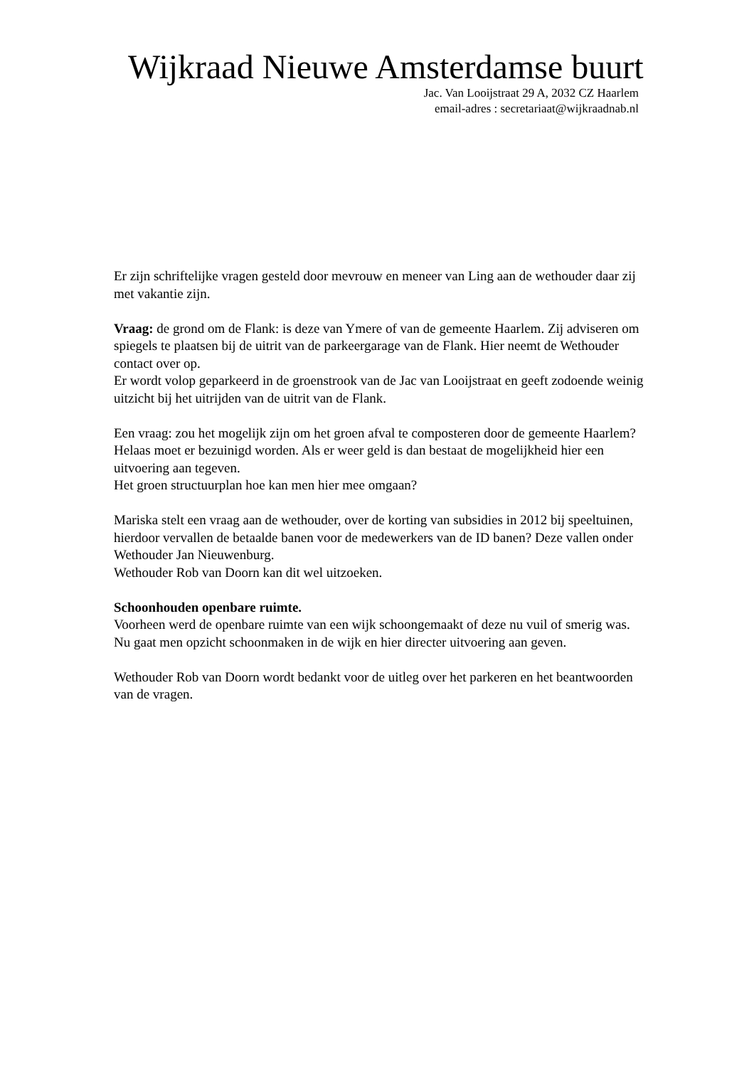Wijkraad Nieuwe Amsterdamse buurt
Jac. Van Looijstraat 29 A, 2032 CZ Haarlem
email-adres : secretariaat@wijkraadnab.nl
Er zijn schriftelijke vragen gesteld door mevrouw en meneer van Ling aan de wethouder daar zij met vakantie zijn.
Vraag: de grond om de Flank: is deze van Ymere of van de gemeente Haarlem. Zij adviseren om spiegels te plaatsen bij de uitrit van de parkeergarage van de Flank. Hier neemt de Wethouder contact over op.
Er wordt volop geparkeerd in de groenstrook van de Jac van Looijstraat en geeft zodoende weinig uitzicht bij het uitrijden van de uitrit van de Flank.
Een vraag: zou het mogelijk zijn om het groen afval te composteren door de gemeente Haarlem? Helaas moet er bezuinigd worden. Als er weer geld is dan bestaat de mogelijkheid hier een uitvoering aan tegeven.
Het groen structuurplan hoe kan men hier mee omgaan?
Mariska stelt een vraag aan de wethouder, over de korting van subsidies in 2012 bij speeltuinen, hierdoor vervallen de betaalde banen voor de medewerkers van de ID banen? Deze vallen onder Wethouder Jan Nieuwenburg.
Wethouder Rob van Doorn kan dit wel uitzoeken.
Schoonhouden openbare ruimte.
Voorheen werd de openbare ruimte van een wijk schoongemaakt of deze nu vuil of smerig was. Nu gaat men opzicht schoonmaken in de wijk en hier directer uitvoering aan geven.
Wethouder Rob van Doorn wordt bedankt voor de uitleg over het parkeren en het beantwoorden van de vragen.